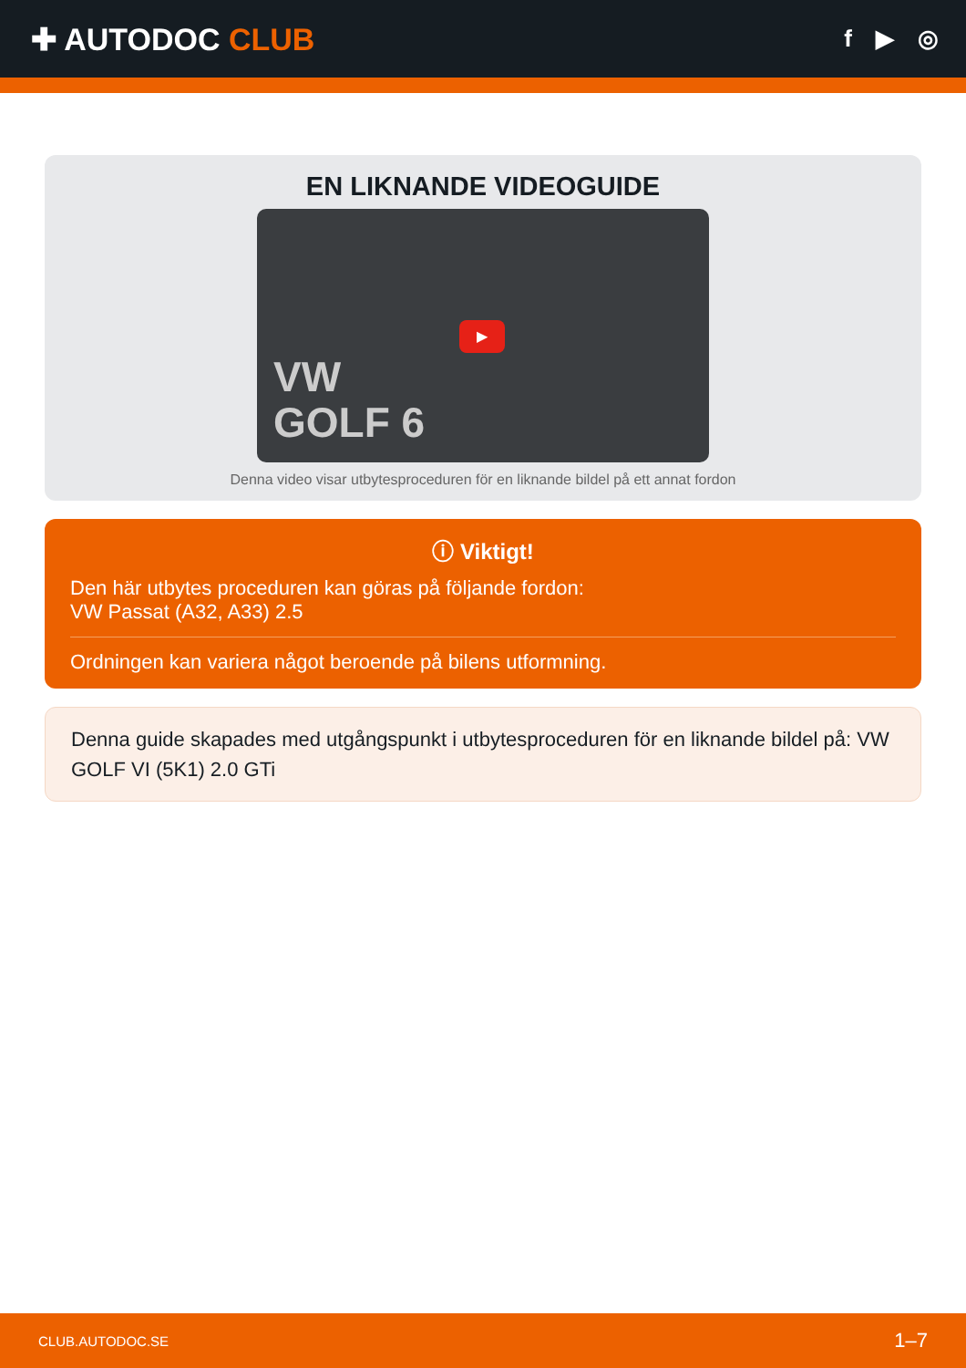✚ AUTODOC CLUB
f ▶ ◎
EN LIKNANDE VIDEOGUIDE
VW
GOLF 6
▶
Denna video visar utbytesproceduren för en liknande bildel på ett annat fordon
ⓘ Viktigt!
Den här utbytes proceduren kan göras på följande fordon:
VW Passat (A32, A33) 2.5
Ordningen kan variera något beroende på bilens utformning.
Denna guide skapades med utgångspunkt i utbytesproceduren för en liknande bildel på: VW GOLF VI (5K1) 2.0 GTi
CLUB.AUTODOC.SE 1–7